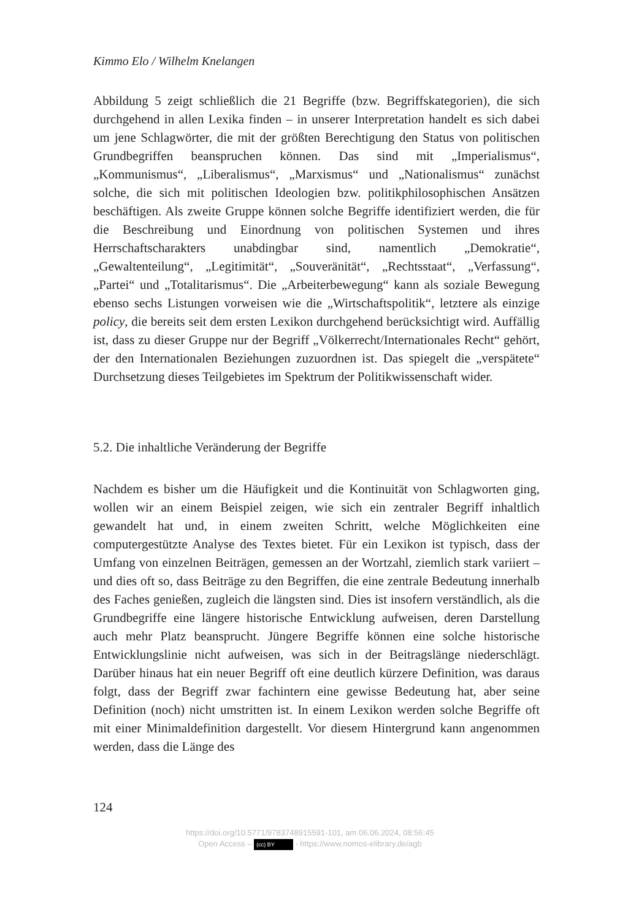Kimmo Elo / Wilhelm Knelangen
Abbildung 5 zeigt schließlich die 21 Begriffe (bzw. Begriffskategorien), die sich durchgehend in allen Lexika finden – in unserer Interpretation handelt es sich dabei um jene Schlagwörter, die mit der größten Berechtigung den Status von politischen Grundbegriffen beanspruchen können. Das sind mit „Imperialismus“, „Kommunismus“, „Liberalismus“, „Marxismus“ und „Nationalismus“ zunächst solche, die sich mit politischen Ideologien bzw. politikphilosophischen Ansätzen beschäftigen. Als zweite Gruppe kön­nen solche Begriffe identifiziert werden, die für die Beschreibung und Einordnung von politischen Systemen und ihres Herrschaftscharakters un­abdingbar sind, namentlich „Demokratie“, „Gewaltenteilung“, „Legitimität“, „Souveränität“, „Rechtsstaat“, „Verfassung“, „Partei“ und „Totalitarismus“. Die „Arbeiterbewegung“ kann als soziale Bewegung ebenso sechs Listungen vorweisen wie die „Wirtschaftspolitik“, letztere als einzige policy, die bereits seit dem ersten Lexikon durchgehend berücksichtigt wird. Auffällig ist, dass zu dieser Gruppe nur der Begriff „Völkerrecht/Internationales Recht“ gehört, der den Internationalen Beziehungen zuzuordnen ist. Das spiegelt die „verspätete“ Durchsetzung dieses Teilgebietes im Spektrum der Politik­wissenschaft wider.
5.2. Die inhaltliche Veränderung der Begriffe
Nachdem es bisher um die Häufigkeit und die Kontinuität von Schlag­worten ging, wollen wir an einem Beispiel zeigen, wie sich ein zentraler Begriff inhaltlich gewandelt hat und, in einem zweiten Schritt, welche Möglichkeiten eine computergestützte Analyse des Textes bietet. Für ein Lexikon ist typisch, dass der Umfang von einzelnen Beiträgen, gemessen an der Wortzahl, ziemlich stark variiert – und dies oft so, dass Beiträge zu den Begriffen, die eine zentrale Bedeutung innerhalb des Faches genießen, zugleich die längsten sind. Dies ist insofern verständlich, als die Grundbe­griffe eine längere historische Entwicklung aufweisen, deren Darstellung auch mehr Platz beansprucht. Jüngere Begriffe können eine solche histo­rische Entwicklungslinie nicht aufweisen, was sich in der Beitragslänge nie­derschlägt. Darüber hinaus hat ein neuer Begriff oft eine deutlich kürzere Definition, was daraus folgt, dass der Begriff zwar fachintern eine gewisse Bedeutung hat, aber seine Definition (noch) nicht umstritten ist. In einem Lexikon werden solche Begriffe oft mit einer Minimaldefinition dargestellt. Vor diesem Hintergrund kann angenommen werden, dass die Länge des
124
https://doi.org/10.5771/9783748915591-101, am 06.06.2024, 08:56:45
Open Access – (cc) BY - https://www.nomos-elibrary.de/agb